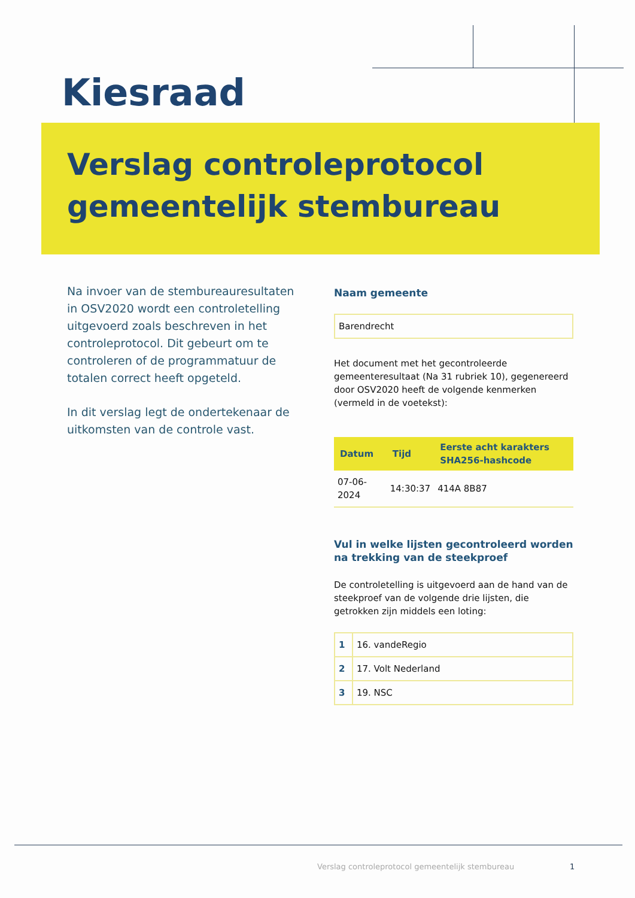Kiesraad
Verslag controleprotocol
gemeentelijk stembureau
Na invoer van de stembureauresultaten in OSV2020 wordt een controletelling uitgevoerd zoals beschreven in het controleprotocol. Dit gebeurt om te controleren of de programmatuur de totalen correct heeft opgeteld.
In dit verslag legt de ondertekenaar de uitkomsten van de controle vast.
Naam gemeente
Barendrecht
Het document met het gecontroleerde gemeenteresultaat (Na 31 rubriek 10), gegenereerd door OSV2020 heeft de volgende kenmerken (vermeld in de voetekst):
| Datum | Tijd | Eerste acht karakters SHA256-hashcode |
| --- | --- | --- |
| 07-06-2024 | 14:30:37 | 414A 8B87 |
Vul in welke lijsten gecontroleerd worden na trekking van de steekproef
De controletelling is uitgevoerd aan de hand van de steekproef van de volgende drie lijsten, die getrokken zijn middels een loting:
| 1 | 16. vandeRegio |
| 2 | 17. Volt Nederland |
| 3 | 19. NSC |
Verslag controleprotocol gemeentelijk stembureau
1